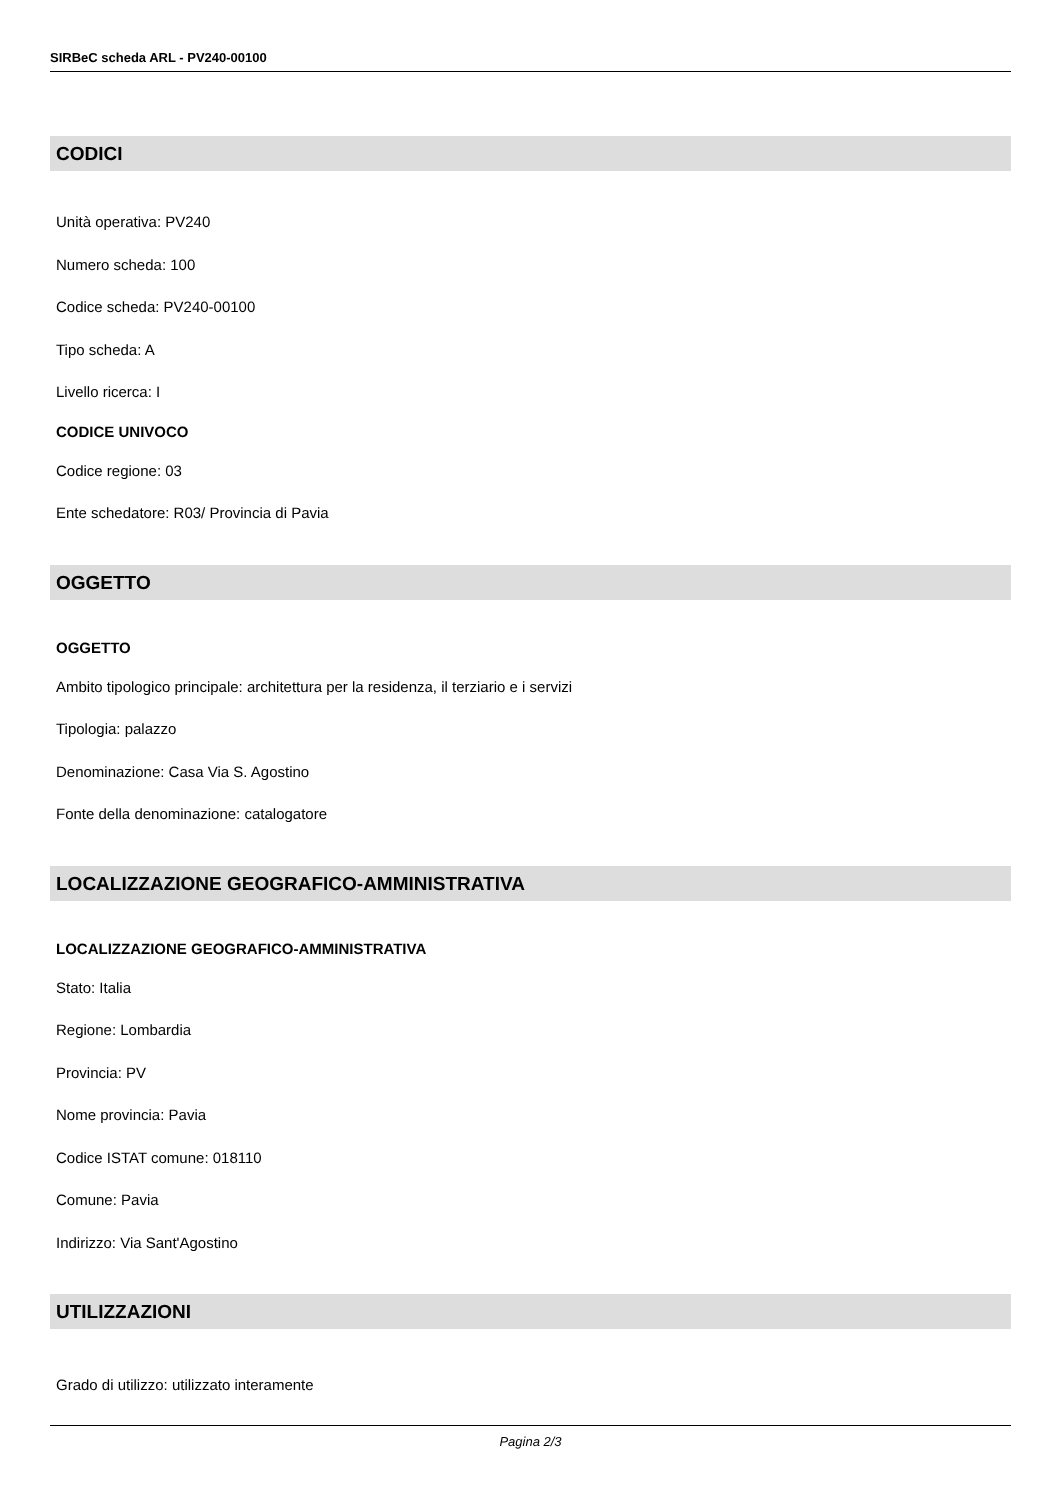SIRBeC scheda ARL - PV240-00100
CODICI
Unità operativa: PV240
Numero scheda: 100
Codice scheda: PV240-00100
Tipo scheda: A
Livello ricerca: I
CODICE UNIVOCO
Codice regione: 03
Ente schedatore: R03/ Provincia di Pavia
OGGETTO
OGGETTO
Ambito tipologico principale: architettura per la residenza, il terziario e i servizi
Tipologia: palazzo
Denominazione: Casa Via S. Agostino
Fonte della denominazione: catalogatore
LOCALIZZAZIONE GEOGRAFICO-AMMINISTRATIVA
LOCALIZZAZIONE GEOGRAFICO-AMMINISTRATIVA
Stato: Italia
Regione: Lombardia
Provincia: PV
Nome provincia: Pavia
Codice ISTAT comune: 018110
Comune: Pavia
Indirizzo: Via Sant'Agostino
UTILIZZAZIONI
Grado di utilizzo: utilizzato interamente
Pagina 2/3